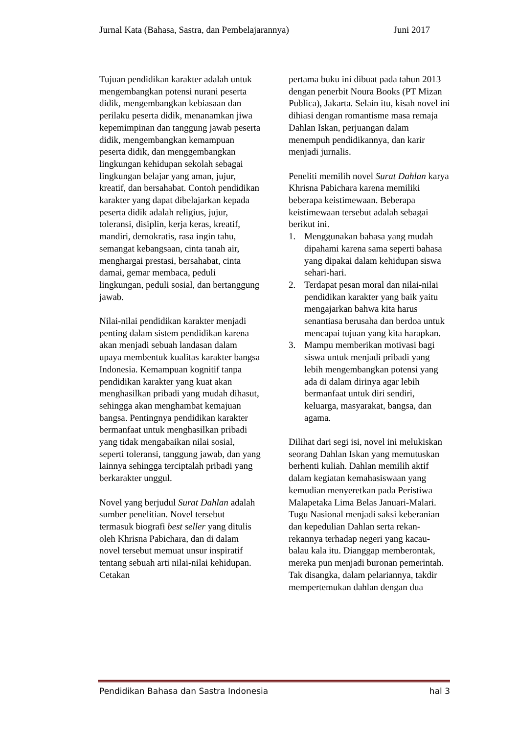Jurnal Kata (Bahasa, Sastra, dan Pembelajarannya) Juni 2017
Tujuan pendidikan karakter adalah untuk mengembangkan potensi nurani peserta didik, mengembangkan kebiasaan dan perilaku peserta didik, menanamkan jiwa kepemimpinan dan tanggung jawab peserta didik, mengembangkan kemampuan peserta didik, dan menggembangkan lingkungan kehidupan sekolah sebagai lingkungan belajar yang aman, jujur, kreatif, dan bersahabat. Contoh pendidikan karakter yang dapat dibelajarkan kepada peserta didik adalah religius, jujur, toleransi, disiplin, kerja keras, kreatif, mandiri, demokratis, rasa ingin tahu, semangat kebangsaan, cinta tanah air, menghargai prestasi, bersahabat, cinta damai, gemar membaca, peduli lingkungan, peduli sosial, dan bertanggung jawab.
Nilai-nilai pendidikan karakter menjadi penting dalam sistem pendidikan karena akan menjadi sebuah landasan dalam upaya membentuk kualitas karakter bangsa Indonesia. Kemampuan kognitif tanpa pendidikan karakter yang kuat akan menghasilkan pribadi yang mudah dihasut, sehingga akan menghambat kemajuan bangsa. Pentingnya pendidikan karakter bermanfaat untuk menghasilkan pribadi yang tidak mengabaikan nilai sosial, seperti toleransi, tanggung jawab, dan yang lainnya sehingga terciptalah pribadi yang berkarakter unggul.
Novel yang berjudul Surat Dahlan adalah sumber penelitian. Novel tersebut termasuk biografi best seller yang ditulis oleh Khrisna Pabichara, dan di dalam novel tersebut memuat unsur inspiratif tentang sebuah arti nilai-nilai kehidupan. Cetakan
pertama buku ini dibuat pada tahun 2013 dengan penerbit Noura Books (PT Mizan Publica), Jakarta. Selain itu, kisah novel ini dihiasi dengan romantisme masa remaja Dahlan Iskan, perjuangan dalam menempuh pendidikannya, dan karir menjadi jurnalis.
Peneliti memilih novel Surat Dahlan karya Khrisna Pabichara karena memiliki beberapa keistimewaan. Beberapa keistimewaan tersebut adalah sebagai berikut ini.
1. Menggunakan bahasa yang mudah dipahami karena sama seperti bahasa yang dipakai dalam kehidupan siswa sehari-hari.
2. Terdapat pesan moral dan nilai-nilai pendidikan karakter yang baik yaitu mengajarkan bahwa kita harus senantiasa berusaha dan berdoa untuk mencapai tujuan yang kita harapkan.
3. Mampu memberikan motivasi bagi siswa untuk menjadi pribadi yang lebih mengembangkan potensi yang ada di dalam dirinya agar lebih bermanfaat untuk diri sendiri, keluarga, masyarakat, bangsa, dan agama.
Dilihat dari segi isi, novel ini melukiskan seorang Dahlan Iskan yang memutuskan berhenti kuliah. Dahlan memilih aktif dalam kegiatan kemahasiswaan yang kemudian menyeretkan pada Peristiwa Malapetaka Lima Belas Januari-Malari. Tugu Nasional menjadi saksi keberanian dan kepedulian Dahlan serta rekan-rekannya terhadap negeri yang kacau-balau kala itu. Dianggap memberontak, mereka pun menjadi buronan pemerintah. Tak disangka, dalam pelariannya, takdir mempertemukan dahlan dengan dua
Pendidikan Bahasa dan Sastra Indonesia hal 3